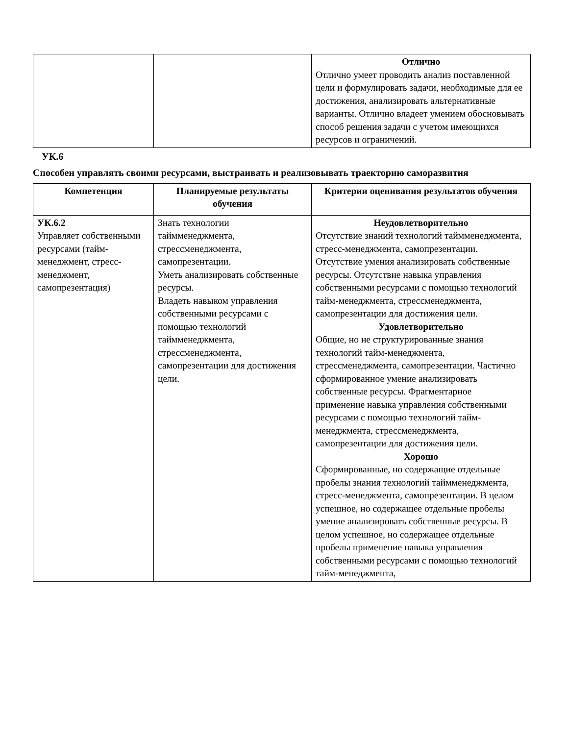| | | Отлично Отлично умеет проводить анализ поставленной цели и формулировать задачи, необходимые для ее достижения, анализировать альтернативные варианты. Отлично владеет умением обосновывать способ решения задачи с учетом имеющихся ресурсов и ограничений. |
УК.6
Способен управлять своими ресурсами, выстраивать и реализовывать траекторию саморазвития
| Компетенция | Планируемые результаты обучения | Критерии оценивания результатов обучения |
| --- | --- | --- |
| УК.6.2 Управляет собственными ресурсами (тайм-менеджмент, стресс-менеджмент, самопрезентация) | Знать технологии таймменеджмента, стрессменеджмента, самопрезентации. Уметь анализировать собственные ресурсы. Владеть навыком управления собственными ресурсами с помощью технологий таймменеджмента, стрессменеджмента, самопрезентации для достижения цели. | Неудовлетворительно Отсутствие знаний технологий таймменеджмента, стресс-менеджмента, самопрезентации. Отсутствие умения анализировать собственные ресурсы. Отсутствие навыка управления собственными ресурсами с помощью технологий тайм-менеджмента, стрессменеджмента, самопрезентации для достижения цели. Удовлетворительно Общие, но не структурированные знания технологий тайм-менеджмента, стрессменеджмента, самопрезентации. Частично сформированное умение анализировать собственные ресурсы. Фрагментарное применение навыка управления собственными ресурсами с помощью технологий тайм-менеджмента, стрессменеджмента, самопрезентации для достижения цели. Хорошо Сформированные, но содержащие отдельные пробелы знания технологий таймменеджмента, стресс-менеджмента, самопрезентации. В целом успешное, но содержащее отдельные пробелы умение анализировать собственные ресурсы. В целом успешное, но содержащее отдельные пробелы применение навыка управления собственными ресурсами с помощью технологий тайм-менеджмента, |